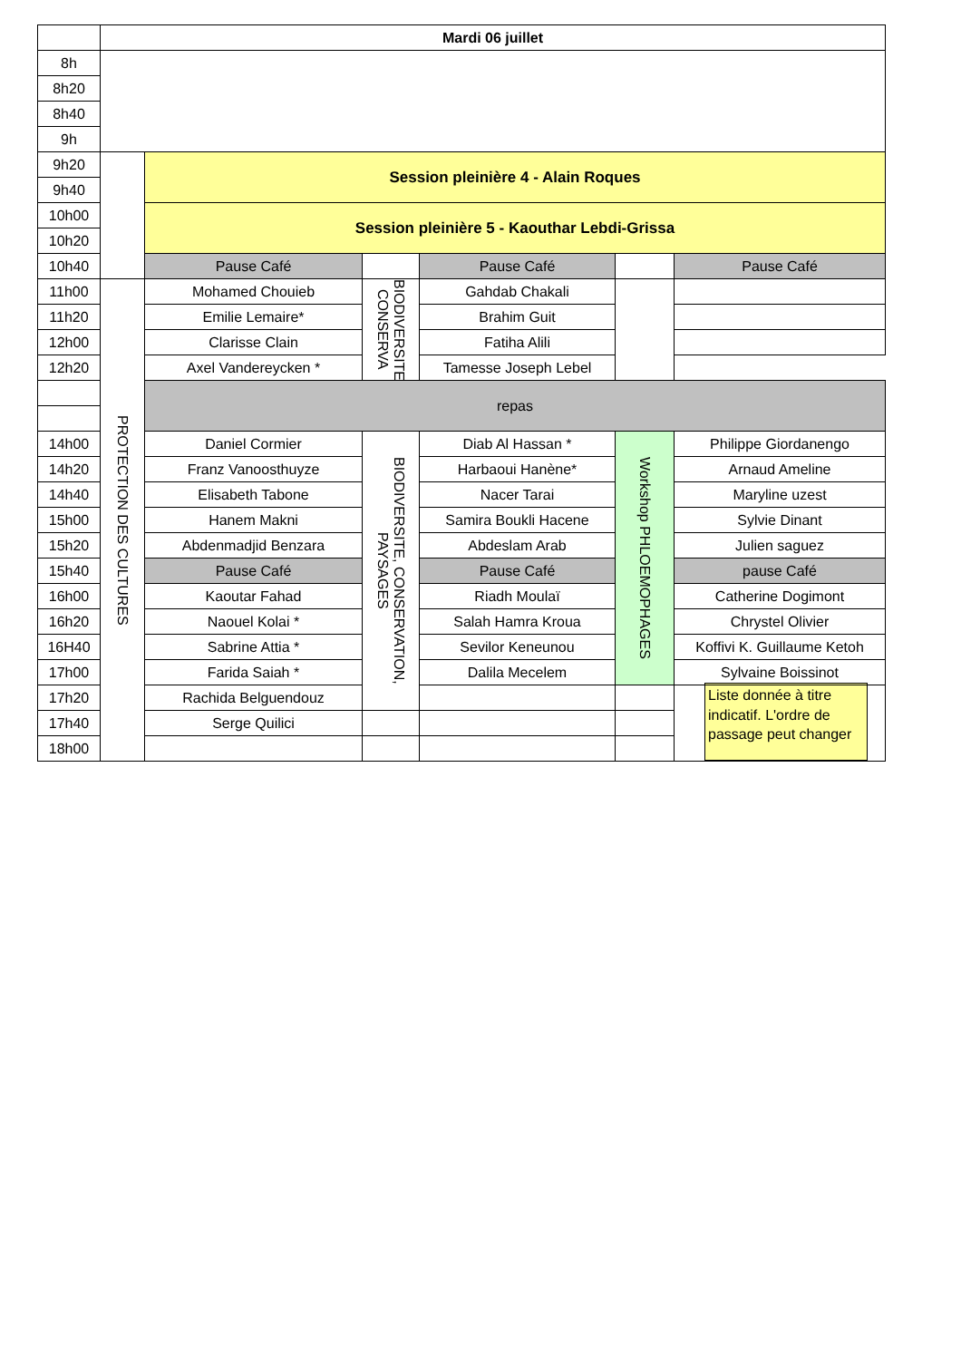| | Mardi 06 juillet | | | | | |
| 8h | | | | | | |
| 8h20 | | | | | | |
| 8h40 | | | | | | |
| 9h | | | | | | |
| 9h20 | | Session pleinière 4 - Alain Roques | | | | |
| 9h40 | | | | | | |
| 10h00 | | Session pleinière 5 - Kaouthar Lebdi-Grissa | | | | |
| 10h20 | | | | | | |
| 10h40 | | Pause Café | | Pause Café | | Pause Café |
| 11h00 | PROTECTION DES CULTURES | Mohamed Chouieb | BIODIVERSITE, CONSERVA | Gahdab Chakali | | |
| 11h20 | | Emilie Lemaire* | | Brahim Guit | | |
| 12h00 | | Clarisse Clain | | Fatiha Alili | | |
| 12h20 | | Axel Vandereycken * | | Tamesse Joseph Lebel | | |
| | | repas | | | | |
| 14h00 | | Daniel Cormier | BIODIVERSITE, CONSERVATION, PAYSAGES | Diab Al Hassan * | Workshop PHLOEMOPHAGES | Philippe Giordanengo |
| 14h20 | | Franz Vanoosthuyze | | Harbaoui Hanène* | | Arnaud Ameline |
| 14h40 | | Elisabeth Tabone | | Nacer Tarai | | Maryline uzest |
| 15h00 | | Hanem Makni | | Samira Boukli Hacene | | Sylvie Dinant |
| 15h20 | | Abdenmadjid Benzara | | Abdeslam Arab | | Julien saguez |
| 15h40 | | Pause Café | | Pause Café | | pause Café |
| 16h00 | | Kaoutar Fahad | | Riadh Moulaï | | Catherine Dogimont |
| 16h20 | | Naouel Kolai * | | Salah Hamra Kroua | | Chrystel Olivier |
| 16H40 | | Sabrine Attia * | | Sevilor Keneunou | | Koffivi K. Guillaume Ketoh |
| 17h00 | | Farida Saiah * | | Dalila Mecelem | | Sylvaine Boissinot |
| 17h20 | | Rachida Belguendouz | | | | Liste donnée à titre indicatif. L'ordre de passage peut changer |
| 17h40 | | Serge Quilici | | | | |
| 18h00 | | | | | | |